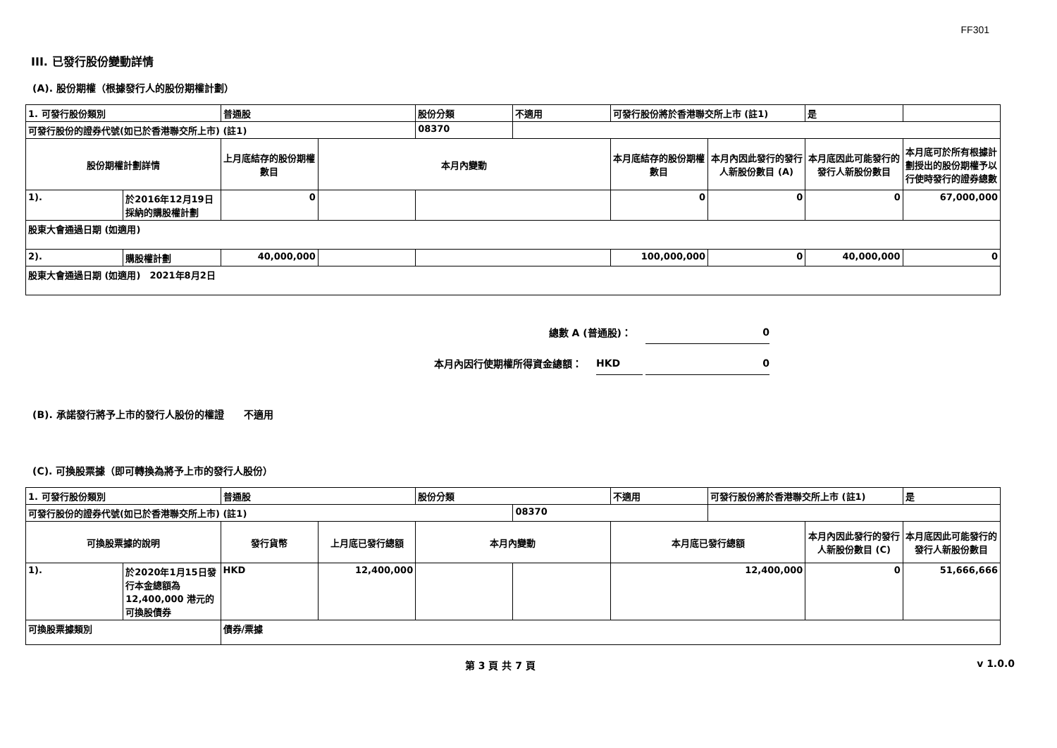FF301
III. 已發行股份變動詳情
(A). 股份期權（根據發行人的股份期權計劃）
| 1. 可發行股份類別 | | 普通股 | | 股份分類 | 不適用 | 可發行股份將於香港聯交所上市 (註1) | | 是 | |
| 可發行股份的證券代號(如已於香港聯交所上市) (註1) | | | | 08370 | | | | | |
| 股份期權計劃詳情 | | 上月底結存的股份期權數目 | 本月內變動 | | | 本月底結存的股份期權數目 | 本月內因此發行的發行人新股份數目 (A) | 本月底因此可能發行的發行人新股份數目 | 本月底可於所有根據計劃授出的股份期權予以行使時發行的證券總數 |
| 1). | 於2016年12月19日採納的購股權計劃 | 0 | | | | 0 | 0 | 0 | 67,000,000 |
| 股東大會通過日期 (如適用) | | | | | | | | | |
| 2). | 購股權計劃 | 40,000,000 | | | | 100,000,000 | 0 | 40,000,000 | 0 |
| 股東大會通過日期 (如適用) 2021年8月2日 | | | | | | | | | |
總數 A (普通股)： 0
本月內因行使期權所得資金總額： HKD 0
(B). 承諾發行將予上市的發行人股份的權證　　不適用
(C). 可換股票據（即可轉換為將予上市的發行人股份）
| 1. 可發行股份類別 | | 普通股 | | 股份分類 | | 不適用 | 可發行股份將於香港聯交所上市 (註1) | | 是 |
| 可發行股份的證券代號(如已於香港聯交所上市) (註1) | | | | | 08370 | | | | |
| 可換股票據的說明 | | 發行貨幣 | 上月底已發行總額 | 本月內變動 | | 本月底已發行總額 | | 本月內因此發行的發行人新股份數目 (C) | 本月底因此可能發行的發行人新股份數目 |
| 1). | 於2020年1月15日發行本金總額為12,400,000 港元的可換股債券 | HKD | 12,400,000 | | | 12,400,000 | | 0 | 51,666,666 |
| 可換股票據類別 | | 債券/票據 | | | | | | | |
第 3 頁 共 7 頁 v 1.0.0